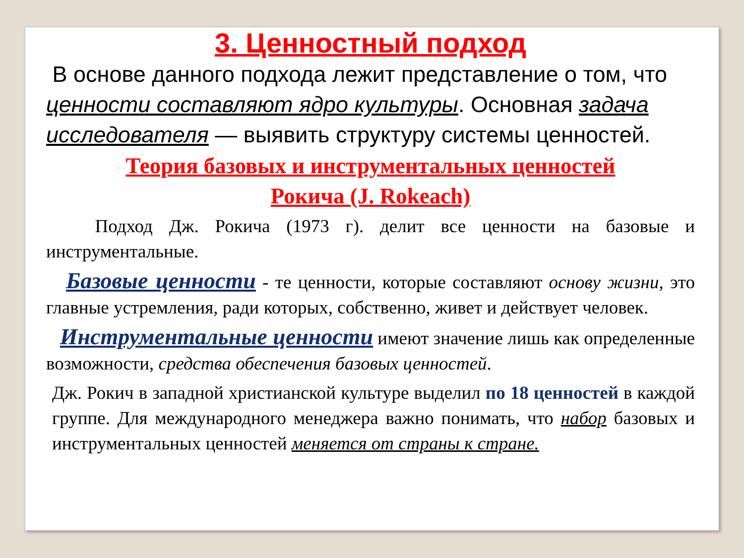3. Ценностный подход
В основе данного подхода лежит представление о том, что ценности составляют ядро культуры. Основная задача исследователя — выявить структуру системы ценностей.
Теория базовых и инструментальных ценностей
Рокича (J. Rokeach)
Подход Дж. Рокича (1973 г). делит все ценности на базовые и инструментальные.
Базовые ценности - те ценности, которые составляют основу жизни, это главные устремления, ради которых, собственно, живет и действует человек.
Инструментальные ценности имеют значение лишь как определенные возможности, средства обеспечения базовых ценностей.
Дж. Рокич в западной христианской культуре выделил по 18 ценностей в каждой группе. Для международного менеджера важно понимать, что набор базовых и инструментальных ценностей меняется от страны к стране.